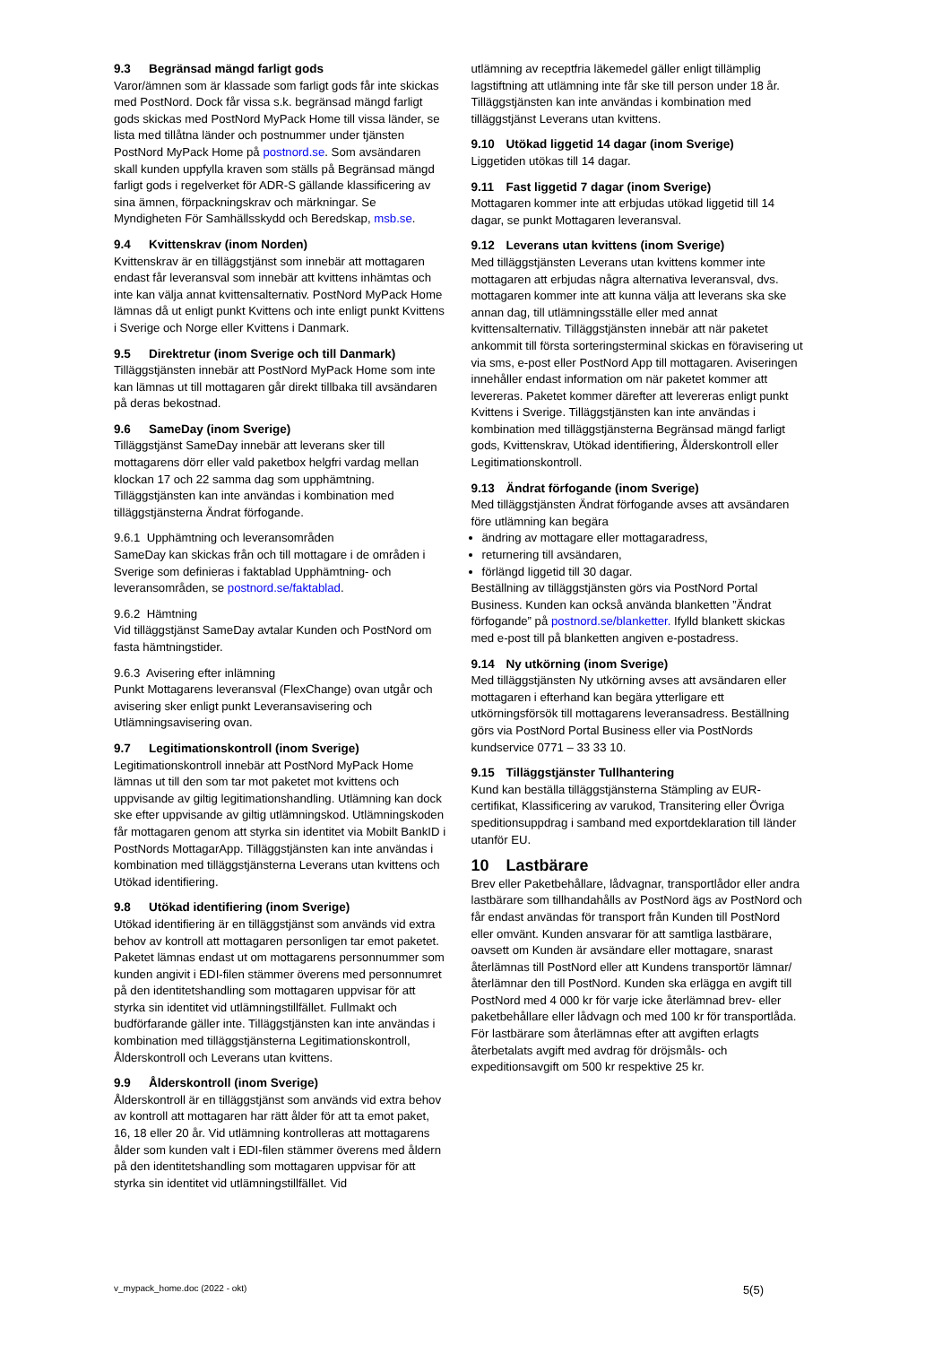9.3 Begränsad mängd farligt gods
Varor/ämnen som är klassade som farligt gods får inte skickas med PostNord. Dock får vissa s.k. begränsad mängd farligt gods skickas med PostNord MyPack Home till vissa länder, se lista med tillåtna länder och postnummer under tjänsten PostNord MyPack Home på postnord.se. Som avsändaren skall kunden uppfylla kraven som ställs på Begränsad mängd farligt gods i regelverket för ADR-S gällande klassificering av sina ämnen, förpackningskrav och märkningar. Se Myndigheten För Samhällsskydd och Beredskap, msb.se.
9.4 Kvittenskrav (inom Norden)
Kvittenskrav är en tilläggstjänst som innebär att mottagaren endast får leveransval som innebär att kvittens inhämtas och inte kan välja annat kvittensalternativ. PostNord MyPack Home lämnas då ut enligt punkt Kvittens och inte enligt punkt Kvittens i Sverige och Norge eller Kvittens i Danmark.
9.5 Direktretur (inom Sverige och till Danmark)
Tilläggstjänsten innebär att PostNord MyPack Home som inte kan lämnas ut till mottagaren går direkt tillbaka till avsändaren på deras bekostnad.
9.6 SameDay (inom Sverige)
Tilläggstjänst SameDay innebär att leverans sker till mottagarens dörr eller vald paketbox helgfri vardag mellan klockan 17 och 22 samma dag som upphämtning. Tilläggstjänsten kan inte användas i kombination med tilläggstjänsterna Ändrat förfogande.
9.6.1 Upphämtning och leveransområden
SameDay kan skickas från och till mottagare i de områden i Sverige som definieras i faktablad Upphämtning- och leveransområden, se postnord.se/faktablad.
9.6.2 Hämtning
Vid tilläggstjänst SameDay avtalar Kunden och PostNord om fasta hämtningstider.
9.6.3 Avisering efter inlämning
Punkt Mottagarens leveransval (FlexChange) ovan utgår och avisering sker enligt punkt Leveransavisering och Utlämningsavisering ovan.
9.7 Legitimationskontroll (inom Sverige)
Legitimationskontroll innebär att PostNord MyPack Home lämnas ut till den som tar mot paketet mot kvittens och uppvisande av giltig legitimationshandling. Utlämning kan dock ske efter uppvisande av giltig utlämningskod. Utlämningskoden får mottagaren genom att styrka sin identitet via Mobilt BankID i PostNords MottagarApp. Tilläggstjänsten kan inte användas i kombination med tilläggstjänsterna Leverans utan kvittens och Utökad identifiering.
9.8 Utökad identifiering (inom Sverige)
Utökad identifiering är en tilläggstjänst som används vid extra behov av kontroll att mottagaren personligen tar emot paketet. Paketet lämnas endast ut om mottagarens personnummer som kunden angivit i EDI-filen stämmer överens med personnumret på den identitetshandling som mottagaren uppvisar för att styrka sin identitet vid utlämningstillfället. Fullmakt och budförfarande gäller inte. Tilläggstjänsten kan inte användas i kombination med tilläggstjänsterna Legitimationskontroll, Ålderskontroll och Leverans utan kvittens.
9.9 Ålderskontroll (inom Sverige)
Ålderskontroll är en tilläggstjänst som används vid extra behov av kontroll att mottagaren har rätt ålder för att ta emot paket, 16, 18 eller 20 år. Vid utlämning kontrolleras att mottagarens ålder som kunden valt i EDI-filen stämmer överens med åldern på den identitetshandling som mottagaren uppvisar för att styrka sin identitet vid utlämningstillfället. Vid
utlämning av receptfria läkemedel gäller enligt tillämplig lagstiftning att utlämning inte får ske till person under 18 år. Tilläggstjänsten kan inte användas i kombination med tilläggstjänst Leverans utan kvittens.
9.10 Utökad liggetid 14 dagar (inom Sverige)
Liggetiden utökas till 14 dagar.
9.11 Fast liggetid 7 dagar (inom Sverige)
Mottagaren kommer inte att erbjudas utökad liggetid till 14 dagar, se punkt Mottagaren leveransval.
9.12 Leverans utan kvittens (inom Sverige)
Med tilläggstjänsten Leverans utan kvittens kommer inte mottagaren att erbjudas några alternativa leveransval, dvs. mottagaren kommer inte att kunna välja att leverans ska ske annan dag, till utlämningsställe eller med annat kvittensalternativ. Tilläggstjänsten innebär att när paketet ankommit till första sorteringsterminal skickas en föravisering ut via sms, e-post eller PostNord App till mottagaren. Aviseringen innehåller endast information om när paketet kommer att levereras. Paketet kommer därefter att levereras enligt punkt Kvittens i Sverige. Tilläggstjänsten kan inte användas i kombination med tilläggstjänsterna Begränsad mängd farligt gods, Kvittenskrav, Utökad identifiering, Ålderskontroll eller Legitimationskontroll.
9.13 Ändrat förfogande (inom Sverige)
Med tilläggstjänsten Ändrat förfogande avses att avsändaren före utlämning kan begära
ändring av mottagare eller mottagaradress,
returnering till avsändaren,
förlängd liggetid till 30 dagar.
Beställning av tilläggstjänsten görs via PostNord Portal Business. Kunden kan också använda blanketten ”Ändrat förfogande” på postnord.se/blanketter. Ifylld blankett skickas med e-post till på blanketten angiven e-postadress.
9.14 Ny utkörning (inom Sverige)
Med tilläggstjänsten Ny utkörning avses att avsändaren eller mottagaren i efterhand kan begära ytterligare ett utkörningsförsök till mottagarens leveransadress. Beställning görs via PostNord Portal Business eller via PostNords kundservice 0771 – 33 33 10.
9.15 Tilläggstjänster Tullhantering
Kund kan beställa tilläggstjänsterna Stämpling av EUR-certifikat, Klassificering av varukod, Transitering eller Övriga speditionsuppdrag i samband med exportdeklaration till länder utanför EU.
10 Lastbärare
Brev eller Paketbehållare, lådvagnar, transportlådor eller andra lastbärare som tillhandahålls av PostNord ägs av PostNord och får endast användas för transport från Kunden till PostNord eller omvänt. Kunden ansvarar för att samtliga lastbärare, oavsett om Kunden är avsändare eller mottagare, snarast återlämnas till PostNord eller att Kundens transportör lämnar/återlämnar den till PostNord. Kunden ska erlägga en avgift till PostNord med 4 000 kr för varje icke återlämnad brev- eller paketbehållare eller lådvagn och med 100 kr för transportlåda. För lastbärare som återlämnas efter att avgiften erlagts återbetalats avgift med avdrag för dröjsmåls- och expeditionsavgift om 500 kr respektive 25 kr.
v_mypack_home.doc (2022 - okt) 5(5)